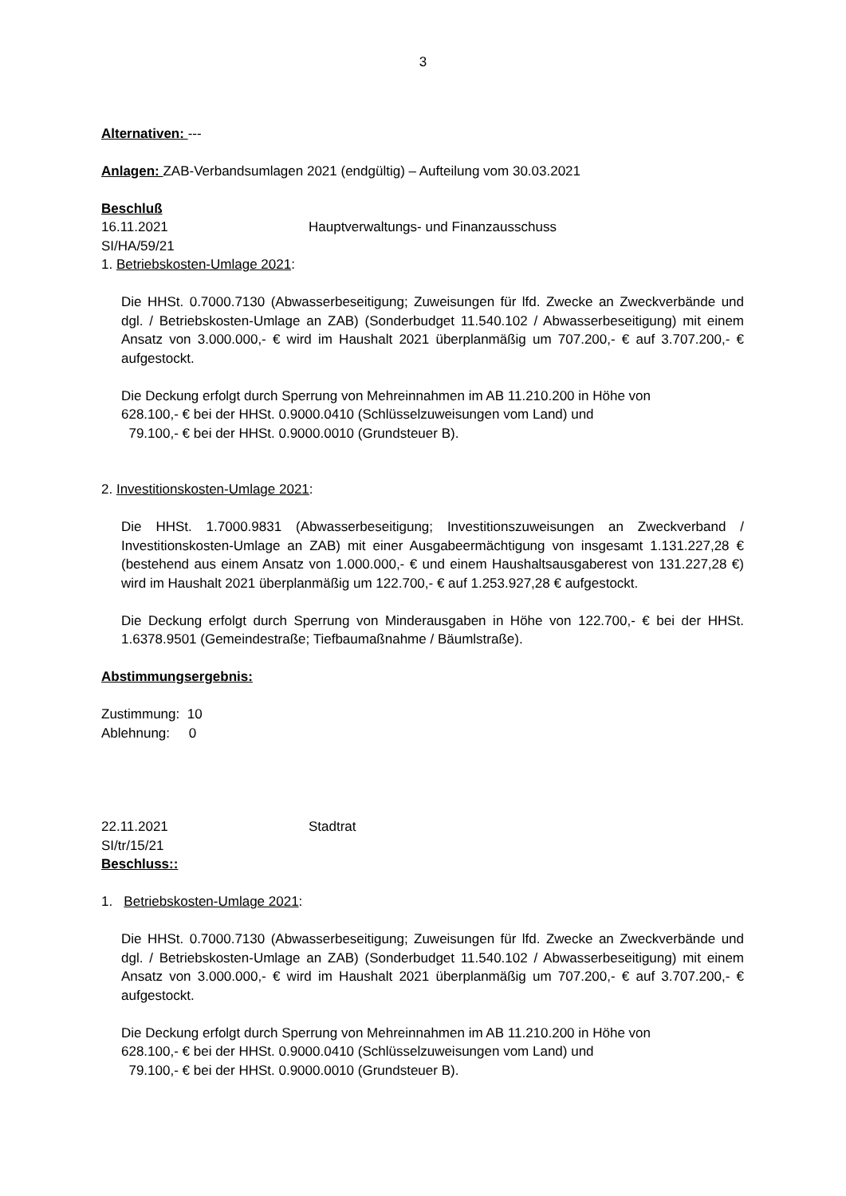3
Alternativen: ---
Anlagen: ZAB-Verbandsumlagen 2021 (endgültig) – Aufteilung vom 30.03.2021
Beschluß
16.11.2021 Hauptverwaltungs- und Finanzausschuss
SI/HA/59/21
1. Betriebskosten-Umlage 2021:
Die HHSt. 0.7000.7130 (Abwasserbeseitigung; Zuweisungen für lfd. Zwecke an Zweckverbände und dgl. / Betriebskosten-Umlage an ZAB) (Sonderbudget 11.540.102 / Abwasserbeseitigung) mit einem Ansatz von 3.000.000,- € wird im Haushalt 2021 überplanmäßig um 707.200,- € auf 3.707.200,- € aufgestockt.
Die Deckung erfolgt durch Sperrung von Mehreinnahmen im AB 11.210.200 in Höhe von
628.100,- € bei der HHSt. 0.9000.0410 (Schlüsselzuweisungen vom Land) und
79.100,- € bei der HHSt. 0.9000.0010 (Grundsteuer B).
2. Investitionskosten-Umlage 2021:
Die HHSt. 1.7000.9831 (Abwasserbeseitigung; Investitionszuweisungen an Zweckverband / Investitionskosten-Umlage an ZAB) mit einer Ausgabeermächtigung von insgesamt 1.131.227,28 € (bestehend aus einem Ansatz von 1.000.000,- € und einem Haushaltsausgaberest von 131.227,28 €) wird im Haushalt 2021 überplanmäßig um 122.700,- € auf 1.253.927,28 € aufgestockt.
Die Deckung erfolgt durch Sperrung von Minderausgaben in Höhe von 122.700,- € bei der HHSt. 1.6378.9501 (Gemeindestraße; Tiefbaumaßnahme / Bäumlstraße).
Abstimmungsergebnis:
Zustimmung: 10
Ablehnung: 0
22.11.2021 Stadtrat
SI/tr/15/21
Beschluss::
1. Betriebskosten-Umlage 2021:
Die HHSt. 0.7000.7130 (Abwasserbeseitigung; Zuweisungen für lfd. Zwecke an Zweckverbände und dgl. / Betriebskosten-Umlage an ZAB) (Sonderbudget 11.540.102 / Abwasserbeseitigung) mit einem Ansatz von 3.000.000,- € wird im Haushalt 2021 überplanmäßig um 707.200,- € auf 3.707.200,- € aufgestockt.
Die Deckung erfolgt durch Sperrung von Mehreinnahmen im AB 11.210.200 in Höhe von
628.100,- € bei der HHSt. 0.9000.0410 (Schlüsselzuweisungen vom Land) und
79.100,- € bei der HHSt. 0.9000.0010 (Grundsteuer B).